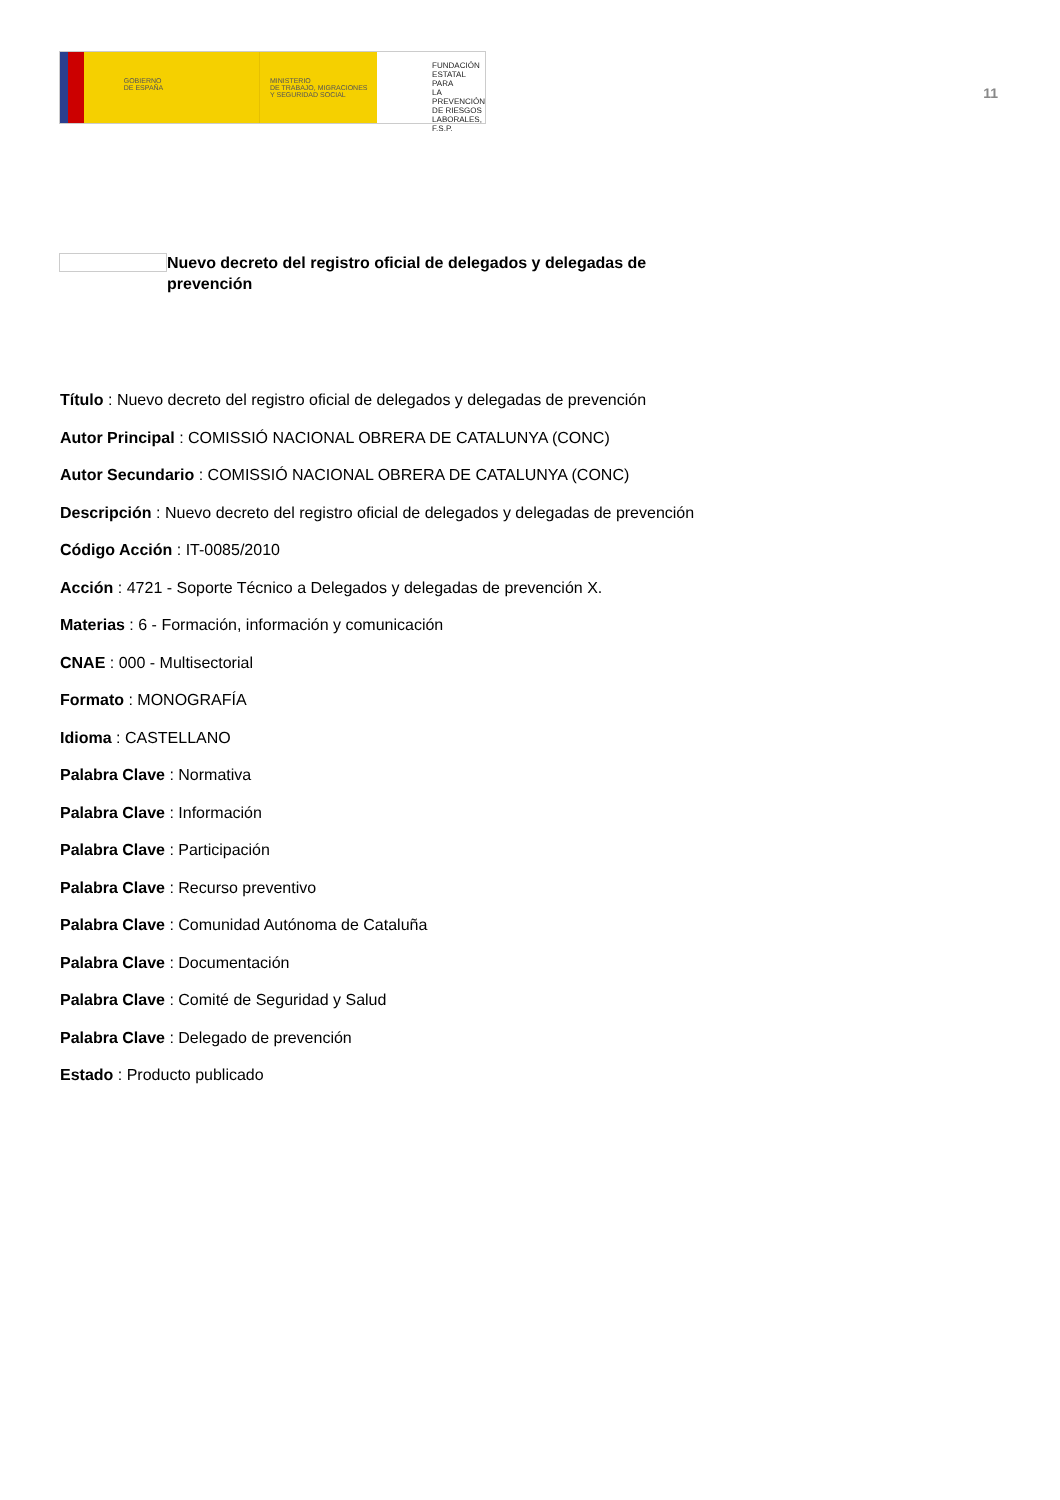GOBIERNO
DE ESPAÑA
MINISTERIO
DE TRABAJO, MIGRACIONES
Y SEGURIDAD SOCIAL
FUNDACIÓN
ESTATAL PARA
LA PREVENCIÓN
DE RIESGOS
LABORALES, F.S.P.
11
Nuevo decreto del registro oficial de delegados y delegadas de prevención
Título : Nuevo decreto del registro oficial de delegados y delegadas de prevención
Autor Principal : COMISSIÓ NACIONAL OBRERA DE CATALUNYA (CONC)
Autor Secundario : COMISSIÓ NACIONAL OBRERA DE CATALUNYA (CONC)
Descripción : Nuevo decreto del registro oficial de delegados y delegadas de prevención
Código Acción : IT-0085/2010
Acción : 4721 - Soporte Técnico a Delegados y delegadas de prevención X.
Materias : 6 - Formación, información y comunicación
CNAE : 000 - Multisectorial
Formato : MONOGRAFÍA
Idioma : CASTELLANO
Palabra Clave : Normativa
Palabra Clave : Información
Palabra Clave : Participación
Palabra Clave : Recurso preventivo
Palabra Clave : Comunidad Autónoma de Cataluña
Palabra Clave : Documentación
Palabra Clave : Comité de Seguridad y Salud
Palabra Clave : Delegado de prevención
Estado : Producto publicado